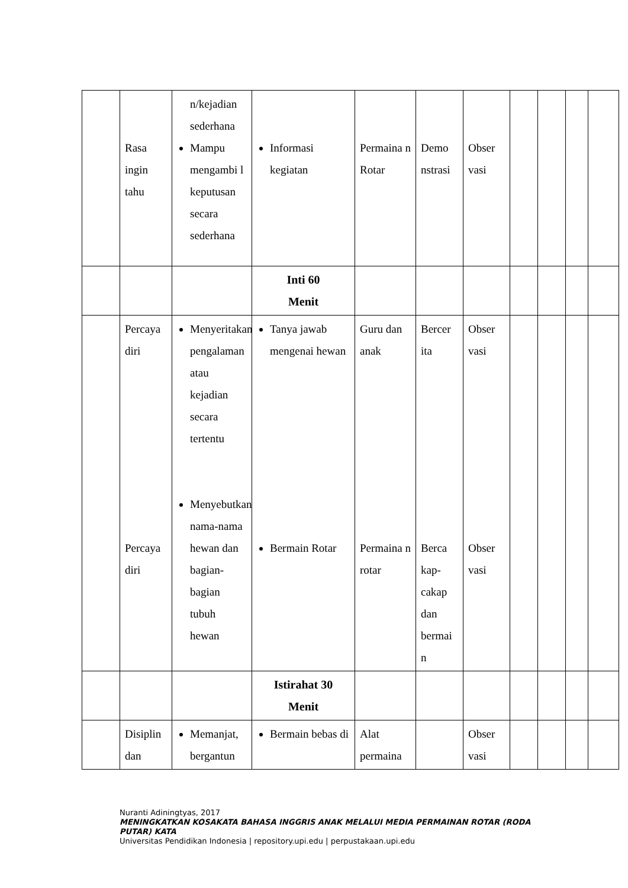| | Rasa ingin tahu | n/kejadian sederhana Mampu mengambi l keputusan secara sederhana | Informasi kegiatan | Permaina n Rotar | Demo nstrasi | Obser vasi | | | | |
| | | | Inti 60 Menit | | | | | | | |
| | Percaya diri Percaya diri | Menyeritakan pengalaman atau kejadian secara tertentu Menyebutkan nama-nama hewan dan bagian-bagian tubuh hewan | Tanya jawab mengenai hewan Bermain Rotar | Guru dan anak Permaina n rotar | Bercer ita Berca kap-cakap dan bermai n | Obser vasi Obser vasi | | | | |
| | | | Istirahat 30 Menit | | | | | | | |
| | Disiplin dan | Memanjat, bergantun | Bermain bebas di | Alat permaina | | Obser vasi | | | | |
Nuranti Adiningtyas, 2017
MENINGKATKAN KOSAKATA BAHASA INGGRIS ANAK MELALUI MEDIA PERMAINAN ROTAR (RODA PUTAR) KATA
Universitas Pendidikan Indonesia | repository.upi.edu | perpustakaan.upi.edu